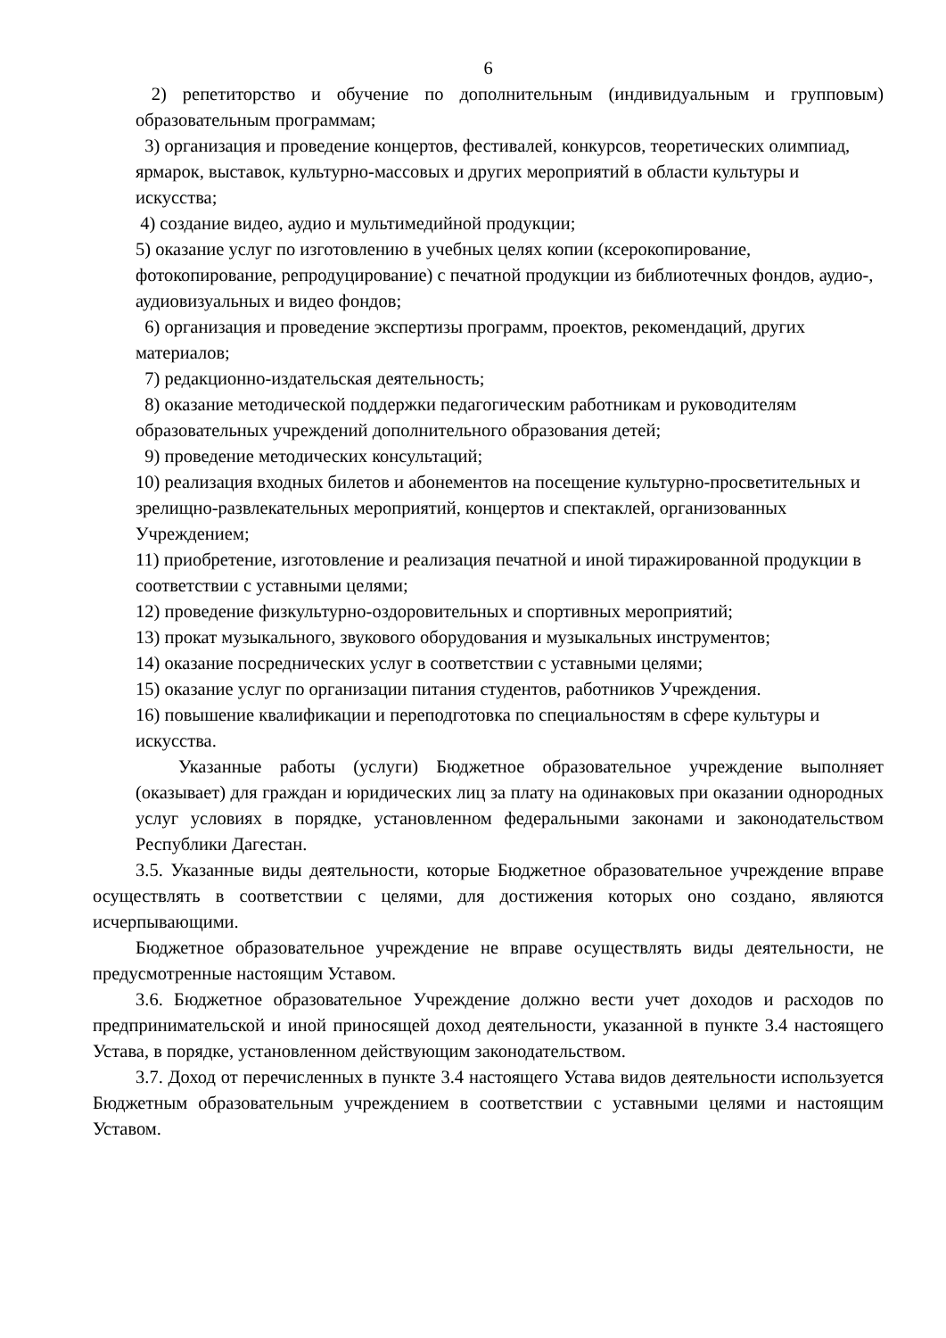6
2) репетиторство и обучение по дополнительным (индивидуальным и групповым) образовательным программам;
3) организация и проведение концертов, фестивалей, конкурсов, теоретических олимпиад, ярмарок, выставок, культурно-массовых и других мероприятий в области культуры и искусства;
4) создание видео, аудио и мультимедийной продукции;
5) оказание услуг по изготовлению в учебных целях копии (ксерокопирование, фотокопирование, репродуцирование) с печатной продукции из библиотечных фондов, аудио-, аудиовизуальных и видео фондов;
6) организация и проведение экспертизы программ, проектов, рекомендаций, других материалов;
7) редакционно-издательская деятельность;
8) оказание методической поддержки педагогическим работникам и руководителям образовательных учреждений дополнительного образования детей;
9) проведение методических консультаций;
10) реализация входных билетов и абонементов на посещение культурно-просветительных и зрелищно-развлекательных мероприятий, концертов и спектаклей, организованных Учреждением;
11) приобретение, изготовление и реализация печатной и иной тиражированной продукции в соответствии с уставными целями;
12) проведение физкультурно-оздоровительных и спортивных мероприятий;
13) прокат музыкального, звукового оборудования и музыкальных инструментов;
14) оказание посреднических услуг в соответствии с уставными целями;
15) оказание услуг по организации питания студентов, работников Учреждения.
16) повышение квалификации и переподготовка по специальностям в сфере культуры и искусства.
Указанные работы (услуги) Бюджетное образовательное учреждение выполняет (оказывает) для граждан и юридических лиц за плату на одинаковых при оказании однородных услуг условиях в порядке, установленном федеральными законами и законодательством Республики Дагестан.
3.5. Указанные виды деятельности, которые Бюджетное образовательное учреждение вправе осуществлять в соответствии с целями, для достижения которых оно создано, являются исчерпывающими.
Бюджетное образовательное учреждение не вправе осуществлять виды деятельности, не предусмотренные настоящим Уставом.
3.6. Бюджетное образовательное Учреждение должно вести учет доходов и расходов по предпринимательской и иной приносящей доход деятельности, указанной в пункте 3.4 настоящего Устава, в порядке, установленном действующим законодательством.
3.7. Доход от перечисленных в пункте 3.4 настоящего Устава видов деятельности используется Бюджетным образовательным учреждением в соответствии с уставными целями и настоящим Уставом.